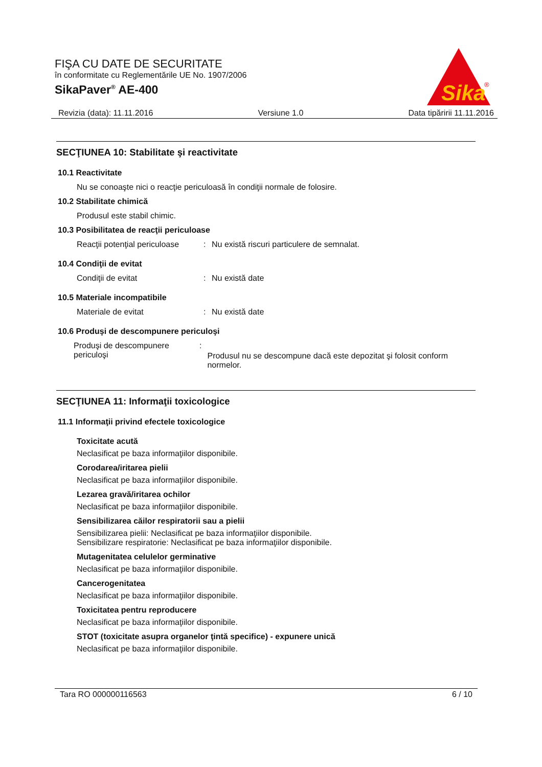FIŞA CU DATE DE SECURITATE
în conformitate cu Reglementările UE No. 1907/2006
SikaPaver<sup>®</sup> AE-400
Sika
®
Revizia (data): 11.11.2016 Versiune 1.0 Data tipăririi 11.11.2016
SECŢIUNEA 10: Stabilitate şi reactivitate
10.1 Reactivitate
Nu se conoaşte nici o reacţie periculoasă în condiţii normale de folosire.
10.2 Stabilitate chimică
Produsul este stabil chimic.
10.3 Posibilitatea de reacţii periculoase
Reacţii potenţial periculoase: Nu există riscuri particulere de semnalat.
10.4 Condiţii de evitat
Condiţii de evitat: Nu există date
10.5 Materiale incompatibile
Materiale de evitat: Nu există date
10.6 Produşi de descompunere periculoşi
Produşi de descompunere periculoşi: Produsul nu se descompune dacă este depozitat şi folosit conform normelor.
SECŢIUNEA 11: Informaţii toxicologice
11.1 Informaţii privind efectele toxicologice
Toxicitate acută
Neclasificat pe baza informaţiilor disponibile.
Corodarea/iritarea pielii
Neclasificat pe baza informaţiilor disponibile.
Lezarea gravă/iritarea ochilor
Neclasificat pe baza informaţiilor disponibile.
Sensibilizarea căilor respiratorii sau a pielii
Sensibilizarea pielii: Neclasificat pe baza informaţiilor disponibile.
Sensibilizare respiratorie: Neclasificat pe baza informaţiilor disponibile.
Mutagenitatea celulelor germinative
Neclasificat pe baza informaţiilor disponibile.
Cancerogenitatea
Neclasificat pe baza informaţiilor disponibile.
Toxicitatea pentru reproducere
Neclasificat pe baza informaţiilor disponibile.
STOT (toxicitate asupra organelor ţintă specifice) - expunere unică
Neclasificat pe baza informaţiilor disponibile.
Tara RO 000000116563 6 / 10